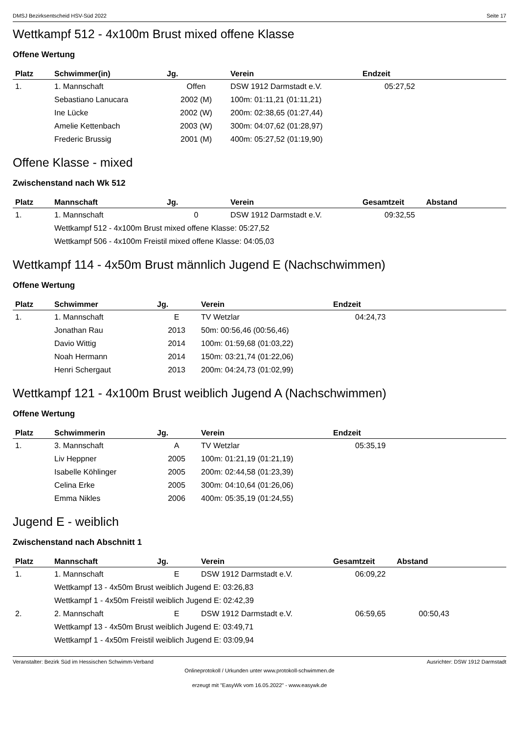DMSJ Bezirksentscheid HSV-Süd 2022 Seite 17
Wettkampf 512 - 4x100m Brust mixed offene Klasse
Offene Wertung
| Platz | Schwimmer(in) | Jg. | Verein | Endzeit |
| --- | --- | --- | --- | --- |
| 1. | 1. Mannschaft | Offen | DSW 1912 Darmstadt e.V. | 05:27,52 |
| | Sebastiano Lanucara | 2002 (M) | 100m: 01:11,21 (01:11,21) | |
| | Ine Lücke | 2002 (W) | 200m: 02:38,65 (01:27,44) | |
| | Amelie Kettenbach | 2003 (W) | 300m: 04:07,62 (01:28,97) | |
| | Frederic Brussig | 2001 (M) | 400m: 05:27,52 (01:19,90) | |
Offene Klasse - mixed
Zwischenstand nach Wk 512
| Platz | Mannschaft | Jg. | Verein | Gesamtzeit | Abstand |
| --- | --- | --- | --- | --- | --- |
| 1. | 1. Mannschaft | 0 | DSW 1912 Darmstadt e.V. | 09:32,55 | |
| | Wettkampf 512 - 4x100m Brust mixed offene Klasse: 05:27,52 | | | | |
| | Wettkampf 506 - 4x100m Freistil mixed offene Klasse: 04:05,03 | | | | |
Wettkampf 114 - 4x50m Brust männlich Jugend E (Nachschwimmen)
Offene Wertung
| Platz | Schwimmer | Jg. | Verein | Endzeit |
| --- | --- | --- | --- | --- |
| 1. | 1. Mannschaft | E | TV Wetzlar | 04:24,73 |
| | Jonathan Rau | 2013 | 50m: 00:56,46 (00:56,46) | |
| | Davio Wittig | 2014 | 100m: 01:59,68 (01:03,22) | |
| | Noah Hermann | 2014 | 150m: 03:21,74 (01:22,06) | |
| | Henri Schergaut | 2013 | 200m: 04:24,73 (01:02,99) | |
Wettkampf 121 - 4x100m Brust weiblich Jugend A (Nachschwimmen)
Offene Wertung
| Platz | Schwimmerin | Jg. | Verein | Endzeit |
| --- | --- | --- | --- | --- |
| 1. | 3. Mannschaft | A | TV Wetzlar | 05:35,19 |
| | Liv Heppner | 2005 | 100m: 01:21,19 (01:21,19) | |
| | Isabelle Köhlinger | 2005 | 200m: 02:44,58 (01:23,39) | |
| | Celina Erke | 2005 | 300m: 04:10,64 (01:26,06) | |
| | Emma Nikles | 2006 | 400m: 05:35,19 (01:24,55) | |
Jugend E - weiblich
Zwischenstand nach Abschnitt 1
| Platz | Mannschaft | Jg. | Verein | Gesamtzeit | Abstand |
| --- | --- | --- | --- | --- | --- |
| 1. | 1. Mannschaft | E | DSW 1912 Darmstadt e.V. | 06:09,22 | |
| | Wettkampf 13 - 4x50m Brust weiblich Jugend E: 03:26,83 | | | | |
| | Wettkampf 1 - 4x50m Freistil weiblich Jugend E: 02:42,39 | | | | |
| 2. | 2. Mannschaft | E | DSW 1912 Darmstadt e.V. | 06:59,65 | 00:50,43 |
| | Wettkampf 13 - 4x50m Brust weiblich Jugend E: 03:49,71 | | | | |
| | Wettkampf 1 - 4x50m Freistil weiblich Jugend E: 03:09,94 | | | | |
Veranstalter: Bezirk Süd im Hessischen Schwimm-Verband Ausrichter: DSW 1912 Darmstadt
Onlineprotokoll / Urkunden unter www.protokoll-schwimmen.de
erzeugt mit "EasyWk vom 16.05.2022" - www.easywk.de